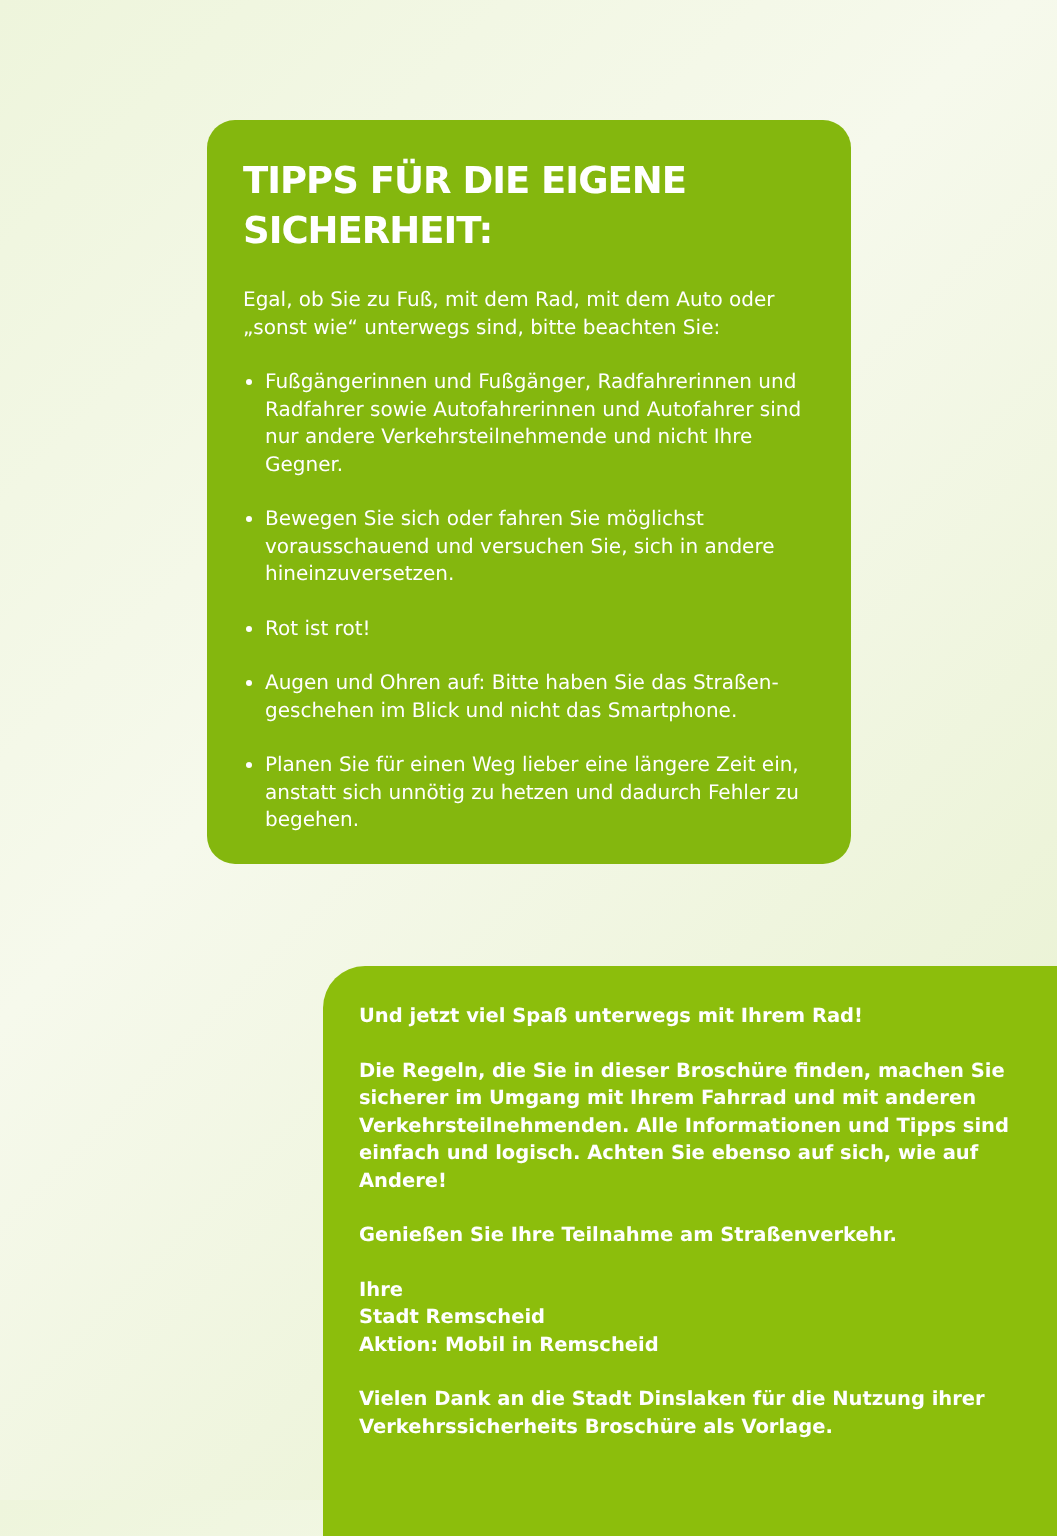TIPPS FÜR DIE EIGENE SICHERHEIT:
Egal, ob Sie zu Fuß, mit dem Rad, mit dem Auto oder „sonst wie“ unterwegs sind, bitte beachten Sie:
Fußgängerinnen und Fußgänger, Radfahrerinnen und Radfahrer sowie Autofahrerinnen und Autofahrer sind nur andere Verkehrsteilnehmende und nicht Ihre Gegner.
Bewegen Sie sich oder fahren Sie möglichst vorausschauend und versuchen Sie, sich in andere hineinzuversetzen.
Rot ist rot!
Augen und Ohren auf: Bitte haben Sie das Straßen­geschehen im Blick und nicht das Smartphone.
Planen Sie für einen Weg lieber eine längere Zeit ein, anstatt sich unnötig zu hetzen und dadurch Fehler zu begehen.
Und jetzt viel Spaß unterwegs mit Ihrem Rad!
Die Regeln, die Sie in dieser Broschüre finden, machen Sie sicherer im Umgang mit Ihrem Fahrrad und mit anderen Verkehrsteilnehmenden. Alle Informationen und Tipps sind einfach und logisch. Achten Sie ebenso auf sich, wie auf Andere!
Genießen Sie Ihre Teilnahme am Straßenverkehr.
Ihre
Stadt Remscheid
Aktion: Mobil in Remscheid
Vielen Dank an die Stadt Dinslaken für die Nutzung ihrer Verkehrssicherheits Broschüre als Vorlage.